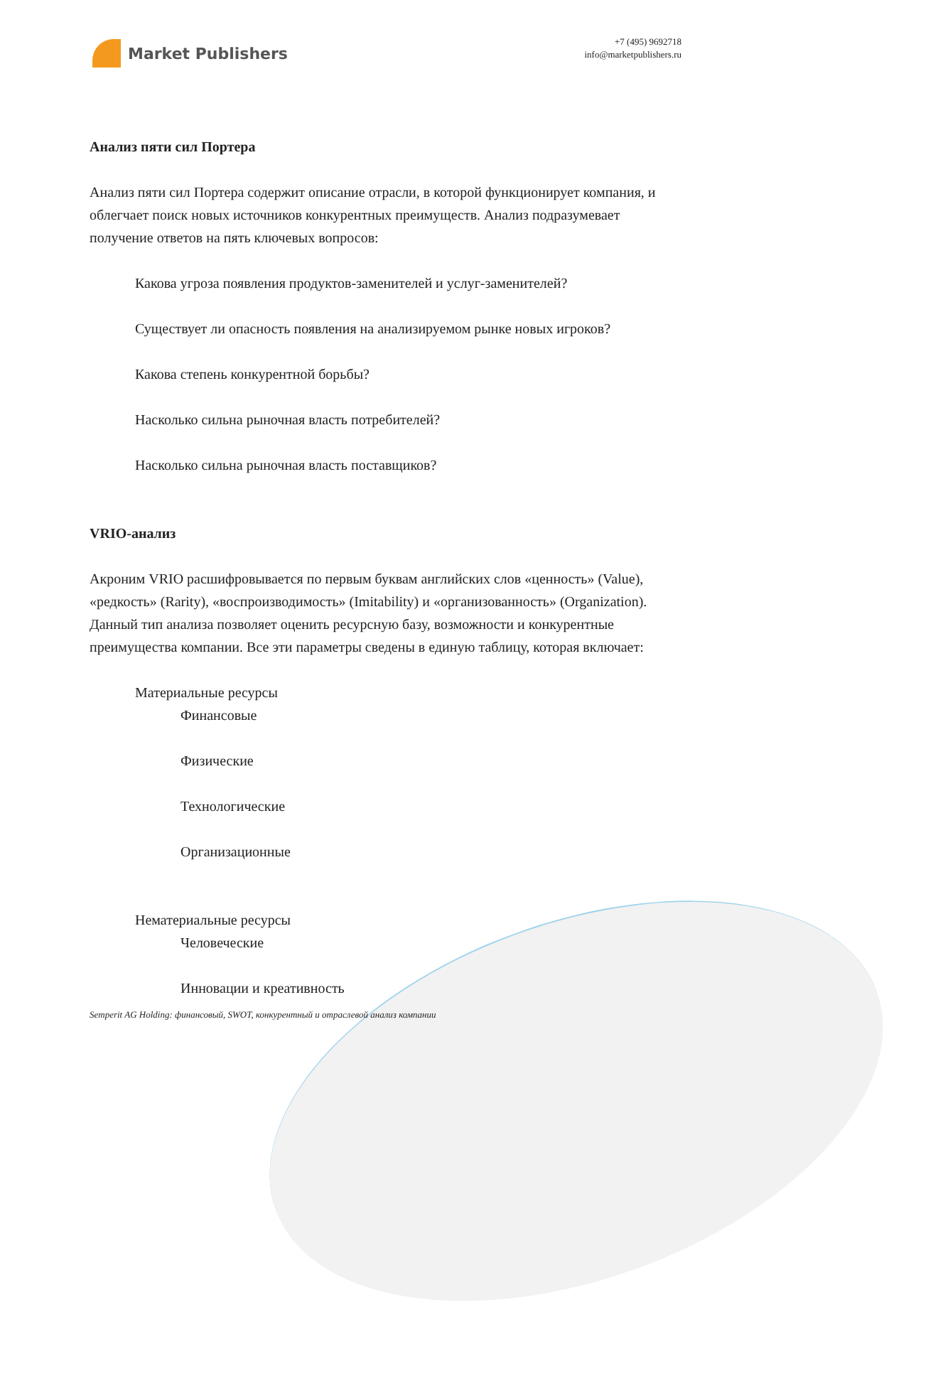Market Publishers
+7 (495) 9692718
info@marketpublishers.ru
Анализ пяти сил Портера
Анализ пяти сил Портера содержит описание отрасли, в которой функционирует компания, и облегчает поиск новых источников конкурентных преимуществ. Анализ подразумевает получение ответов на пять ключевых вопросов:
Какова угроза появления продуктов-заменителей и услуг-заменителей?
Существует ли опасность появления на анализируемом рынке новых игроков?
Какова степень конкурентной борьбы?
Насколько сильна рыночная власть потребителей?
Насколько сильна рыночная власть поставщиков?
VRIO-анализ
Акроним VRIO расшифровывается по первым буквам английских слов «ценность» (Value), «редкость» (Rarity), «воспроизводимость» (Imitability) и «организованность» (Organization). Данный тип анализа позволяет оценить ресурсную базу, возможности и конкурентные преимущества компании. Все эти параметры сведены в единую таблицу, которая включает:
Материальные ресурсы
Финансовые
Физические
Технологические
Организационные
Нематериальные ресурсы
Человеческие
Инновации и креативность
Semperit AG Holding: финансовый, SWOT, конкурентный и отраслевой анализ компании